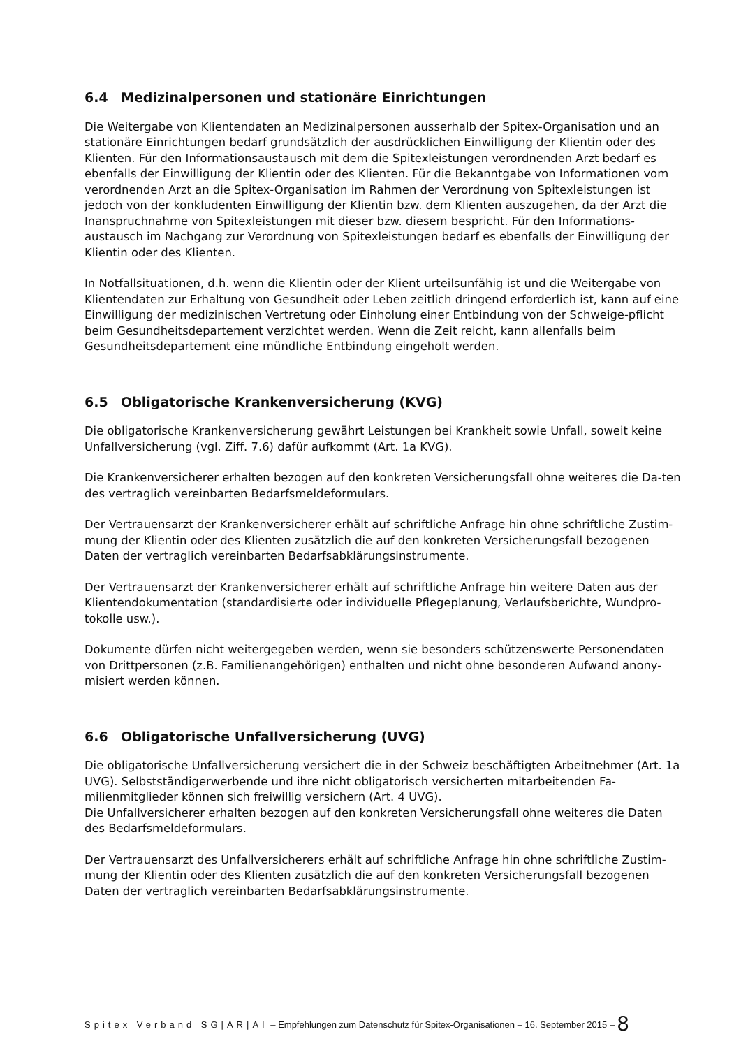6.4 Medizinalpersonen und stationäre Einrichtungen
Die Weitergabe von Klientendaten an Medizinalpersonen ausserhalb der Spitex-Organisation und an stationäre Einrichtungen bedarf grundsätzlich der ausdrücklichen Einwilligung der Klientin oder des Klienten. Für den Informationsaustausch mit dem die Spitexleistungen verordnenden Arzt bedarf es ebenfalls der Einwilligung der Klientin oder des Klienten. Für die Bekanntgabe von Informationen vom verordnenden Arzt an die Spitex-Organisation im Rahmen der Verordnung von Spitexleistungen ist jedoch von der konkludenten Einwilligung der Klientin bzw. dem Klienten auszugehen, da der Arzt die Inanspruchnahme von Spitexleistungen mit dieser bzw. diesem bespricht. Für den Informations-austausch im Nachgang zur Verordnung von Spitexleistungen bedarf es ebenfalls der Einwilligung der Klientin oder des Klienten.
In Notfallsituationen, d.h. wenn die Klientin oder der Klient urteilsunfähig ist und die Weitergabe von Klientendaten zur Erhaltung von Gesundheit oder Leben zeitlich dringend erforderlich ist, kann auf eine Einwilligung der medizinischen Vertretung oder Einholung einer Entbindung von der Schweige-pflicht beim Gesundheitsdepartement verzichtet werden. Wenn die Zeit reicht, kann allenfalls beim Gesundheitsdepartement eine mündliche Entbindung eingeholt werden.
6.5 Obligatorische Krankenversicherung (KVG)
Die obligatorische Krankenversicherung gewährt Leistungen bei Krankheit sowie Unfall, soweit keine Unfallversicherung (vgl. Ziff. 7.6) dafür aufkommt (Art. 1a KVG).
Die Krankenversicherer erhalten bezogen auf den konkreten Versicherungsfall ohne weiteres die Da-ten des vertraglich vereinbarten Bedarfsmeldeformulars.
Der Vertrauensarzt der Krankenversicherer erhält auf schriftliche Anfrage hin ohne schriftliche Zustim-mung der Klientin oder des Klienten zusätzlich die auf den konkreten Versicherungsfall bezogenen Daten der vertraglich vereinbarten Bedarfsabklärungsinstrumente.
Der Vertrauensarzt der Krankenversicherer erhält auf schriftliche Anfrage hin weitere Daten aus der Klientendokumentation (standardisierte oder individuelle Pflegeplanung, Verlaufsberichte, Wundpro-tokolle usw.).
Dokumente dürfen nicht weitergegeben werden, wenn sie besonders schützenswerte Personendaten von Drittpersonen (z.B. Familienangehörigen) enthalten und nicht ohne besonderen Aufwand anony-misiert werden können.
6.6 Obligatorische Unfallversicherung (UVG)
Die obligatorische Unfallversicherung versichert die in der Schweiz beschäftigten Arbeitnehmer (Art. 1a UVG). Selbstständigerwerbende und ihre nicht obligatorisch versicherten mitarbeitenden Fa-milienmitglieder können sich freiwillig versichern (Art. 4 UVG).
Die Unfallversicherer erhalten bezogen auf den konkreten Versicherungsfall ohne weiteres die Daten des Bedarfsmeldeformulars.
Der Vertrauensarzt des Unfallversicherers erhält auf schriftliche Anfrage hin ohne schriftliche Zustim-mung der Klientin oder des Klienten zusätzlich die auf den konkreten Versicherungsfall bezogenen Daten der vertraglich vereinbarten Bedarfsabklärungsinstrumente.
Spitex Verband SG|AR|AI – Empfehlungen zum Datenschutz für Spitex-Organisationen – 16. September 2015 – 8